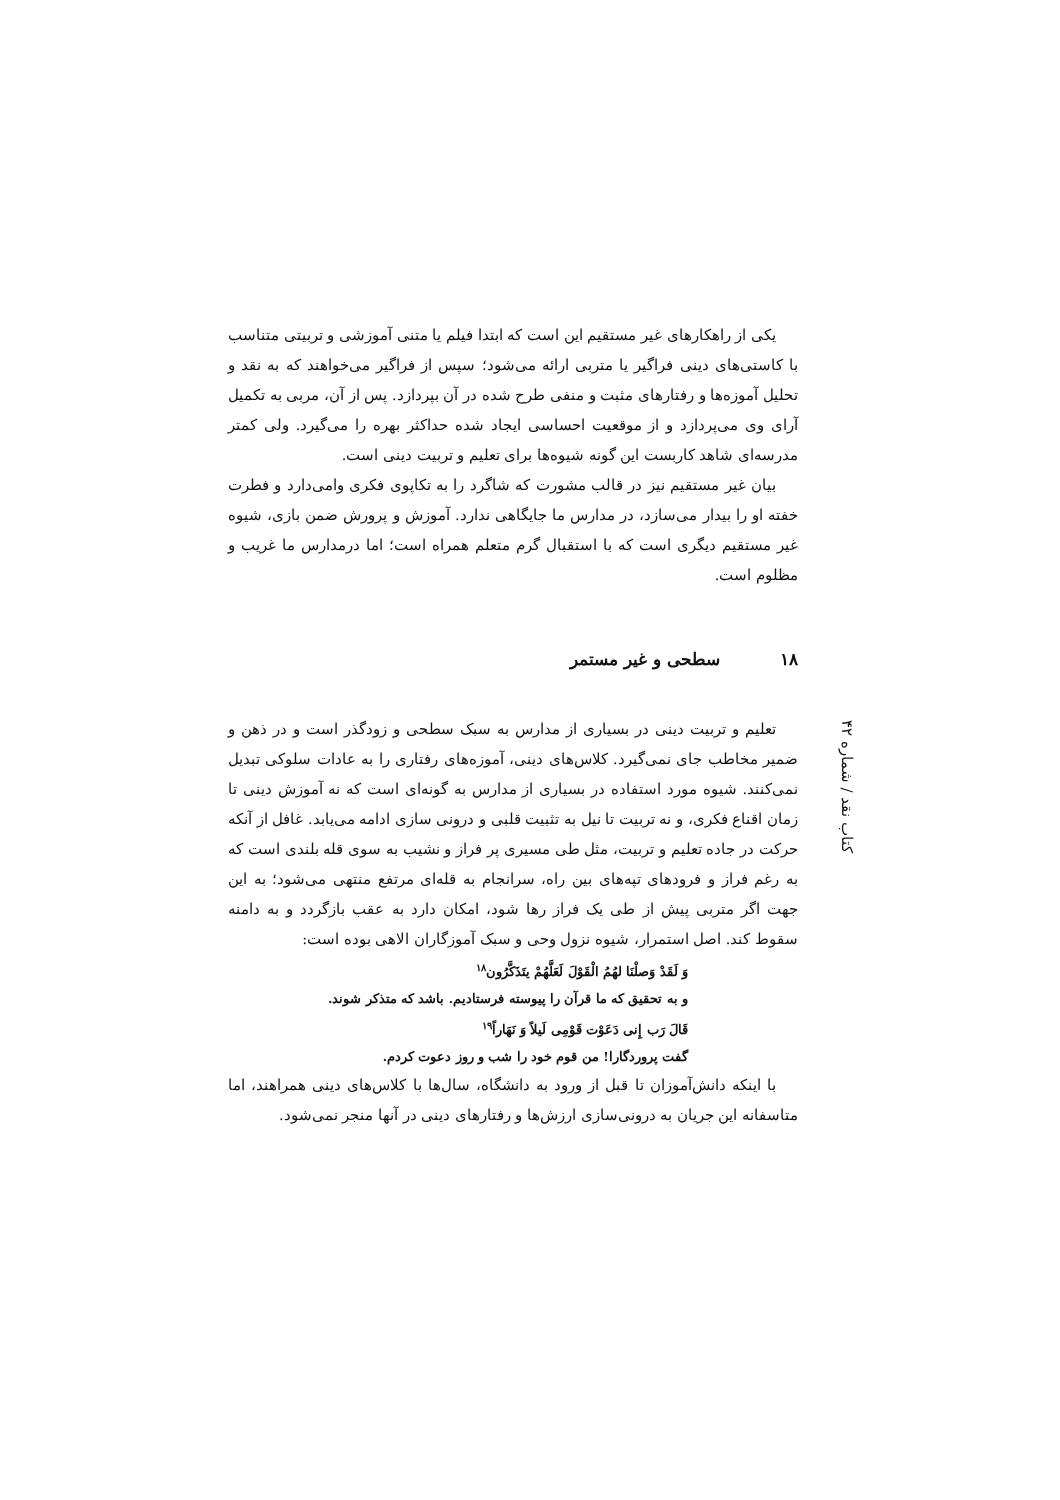یکی از راهکارهای غیر مستقیم این است که ابتدا فیلم یا متنی آموزشی و تربیتی متناسب با کاستی‌های دینی فراگیر یا متربی ارائه می‌شود؛ سپس از فراگیر می‌خواهند که به نقد و تحلیل آموزه‌ها و رفتارهای مثبت و منفی طرح شده در آن بپردازد. پس از آن، مربی به تکمیل آرای وی می‌پردازد و از موقعیت احساسی ایجاد شده حداکثر بهره را می‌گیرد. ولی کمتر مدرسه‌ای شاهد کاربست این گونه شیوه‌ها برای تعلیم و تربیت دینی است.
بیان غیر مستقیم نیز در قالب مشورت که شاگرد را به تکاپوی فکری وامی‌دارد و فطرت خفته او را بیدار می‌سازد، در مدارس ما جایگاهی ندارد. آموزش و پرورش ضمن بازی، شیوه غیر مستقیم دیگری است که با استقبال گرم متعلم همراه است؛ اما درمدارس ما غریب و مظلوم است.
۱۸ سطحی و غیر مستمر
تعلیم و تربیت دینی در بسیاری از مدارس به سبک سطحی و زودگذر است و در ذهن و ضمیر مخاطب جای نمی‌گیرد. کلاس‌های دینی، آموزه‌های رفتاری را به عادات سلوکی تبدیل نمی‌کنند. شیوه مورد استفاده در بسیاری از مدارس به گونه‌ای است که نه آموزش دینی تا زمان اقناع فکری، و نه تربیت تا نیل به تثبیت قلبی و درونی سازی ادامه می‌یابد. غافل از آنکه حرکت در جاده تعلیم و تربیت، مثل طی مسیری پر فراز و نشیب به سوی قله بلندی است که به رغم فراز و فرودهای تپه‌های بین راه، سرانجام به قله‌ای مرتفع منتهی می‌شود؛ به این جهت اگر متربی پیش از طی یک فراز رها شود، امکان دارد به عقب بازگردد و به دامنه سقوط کند. اصل استمرار، شیوه نزول وحی و سبک آموزگاران الاهی بوده است:
وَ لَقَدْ وَصلْنَا لهُمُ الْقَوْلَ لَعَلَّهُمْ يتَذَكَّرُون<sup>۱۸</sup>
و به تحقیق که ما قرآن را پیوسته فرستادیم. باشد که متذکر شوند.
قَالَ رَب إِنى دَعَوْت قَوْمِى لَيلاً وَ نَهَاراً<sup>۱۹</sup>
گفت پروردگارا! من قوم خود را شب و روز دعوت کردم.
با اینکه دانش‌آموزان تا قبل از ورود به دانشگاه، سال‌ها با کلاس‌های دینی همراهند، اما متاسفانه این جریان به درونی‌سازی ارزش‌ها و رفتارهای دینی در آنها منجر نمی‌شود.
کتاب نقد / شماره ۴۲